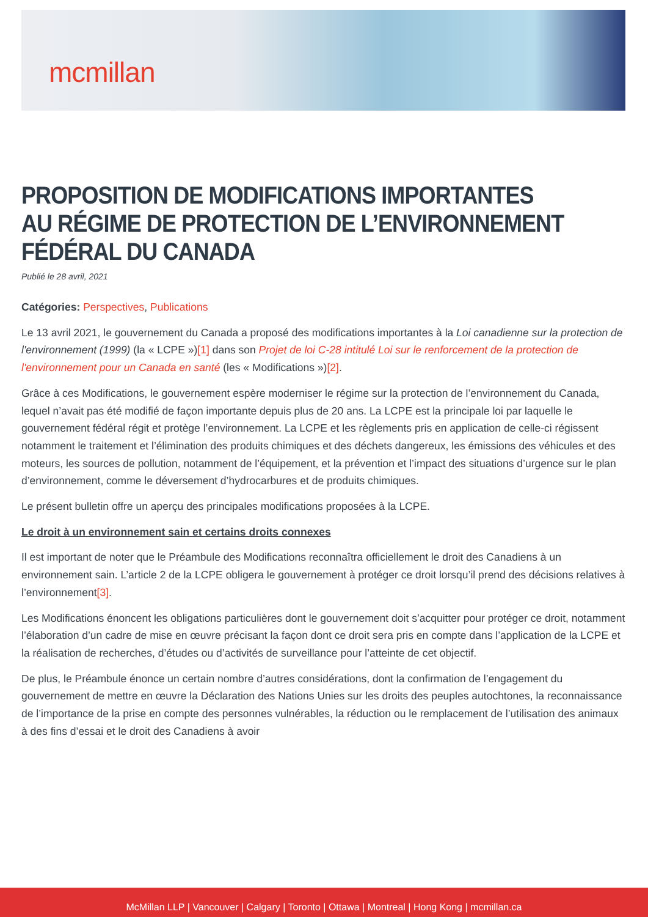mcmillan
PROPOSITION DE MODIFICATIONS IMPORTANTES AU RÉGIME DE PROTECTION DE L’ENVIRONNEMENT FÉDÉRAL DU CANADA
Publié le 28 avril, 2021
Catégories: Perspectives, Publications
Le 13 avril 2021, le gouvernement du Canada a proposé des modifications importantes à la Loi canadienne sur la protection de l'environnement (1999) (la « LCPE »)[1] dans son Projet de loi C-28 intitulé Loi sur le renforcement de la protection de l'environnement pour un Canada en santé (les « Modifications »)[2].
Grâce à ces Modifications, le gouvernement espère moderniser le régime sur la protection de l’environnement du Canada, lequel n’avait pas été modifié de façon importante depuis plus de 20 ans. La LCPE est la principale loi par laquelle le gouvernement fédéral régit et protège l’environnement. La LCPE et les règlements pris en application de celle-ci régissent notamment le traitement et l’élimination des produits chimiques et des déchets dangereux, les émissions des véhicules et des moteurs, les sources de pollution, notamment de l’équipement, et la prévention et l’impact des situations d’urgence sur le plan d’environnement, comme le déversement d’hydrocarbures et de produits chimiques.
Le présent bulletin offre un aperçu des principales modifications proposées à la LCPE.
Le droit à un environnement sain et certains droits connexes
Il est important de noter que le Préambule des Modifications reconnaîtra officiellement le droit des Canadiens à un environnement sain. L’article 2 de la LCPE obligera le gouvernement à protéger ce droit lorsqu’il prend des décisions relatives à l’environnement[3].
Les Modifications énoncent les obligations particulières dont le gouvernement doit s’acquitter pour protéger ce droit, notamment l’élaboration d’un cadre de mise en œuvre précisant la façon dont ce droit sera pris en compte dans l’application de la LCPE et la réalisation de recherches, d’études ou d’activités de surveillance pour l’atteinte de cet objectif.
De plus, le Préambule énonce un certain nombre d’autres considérations, dont la confirmation de l’engagement du gouvernement de mettre en œuvre la Déclaration des Nations Unies sur les droits des peuples autochtones, la reconnaissance de l’importance de la prise en compte des personnes vulnérables, la réduction ou le remplacement de l’utilisation des animaux à des fins d’essai et le droit des Canadiens à avoir
McMillan LLP | Vancouver | Calgary | Toronto | Ottawa | Montreal | Hong Kong | mcmillan.ca